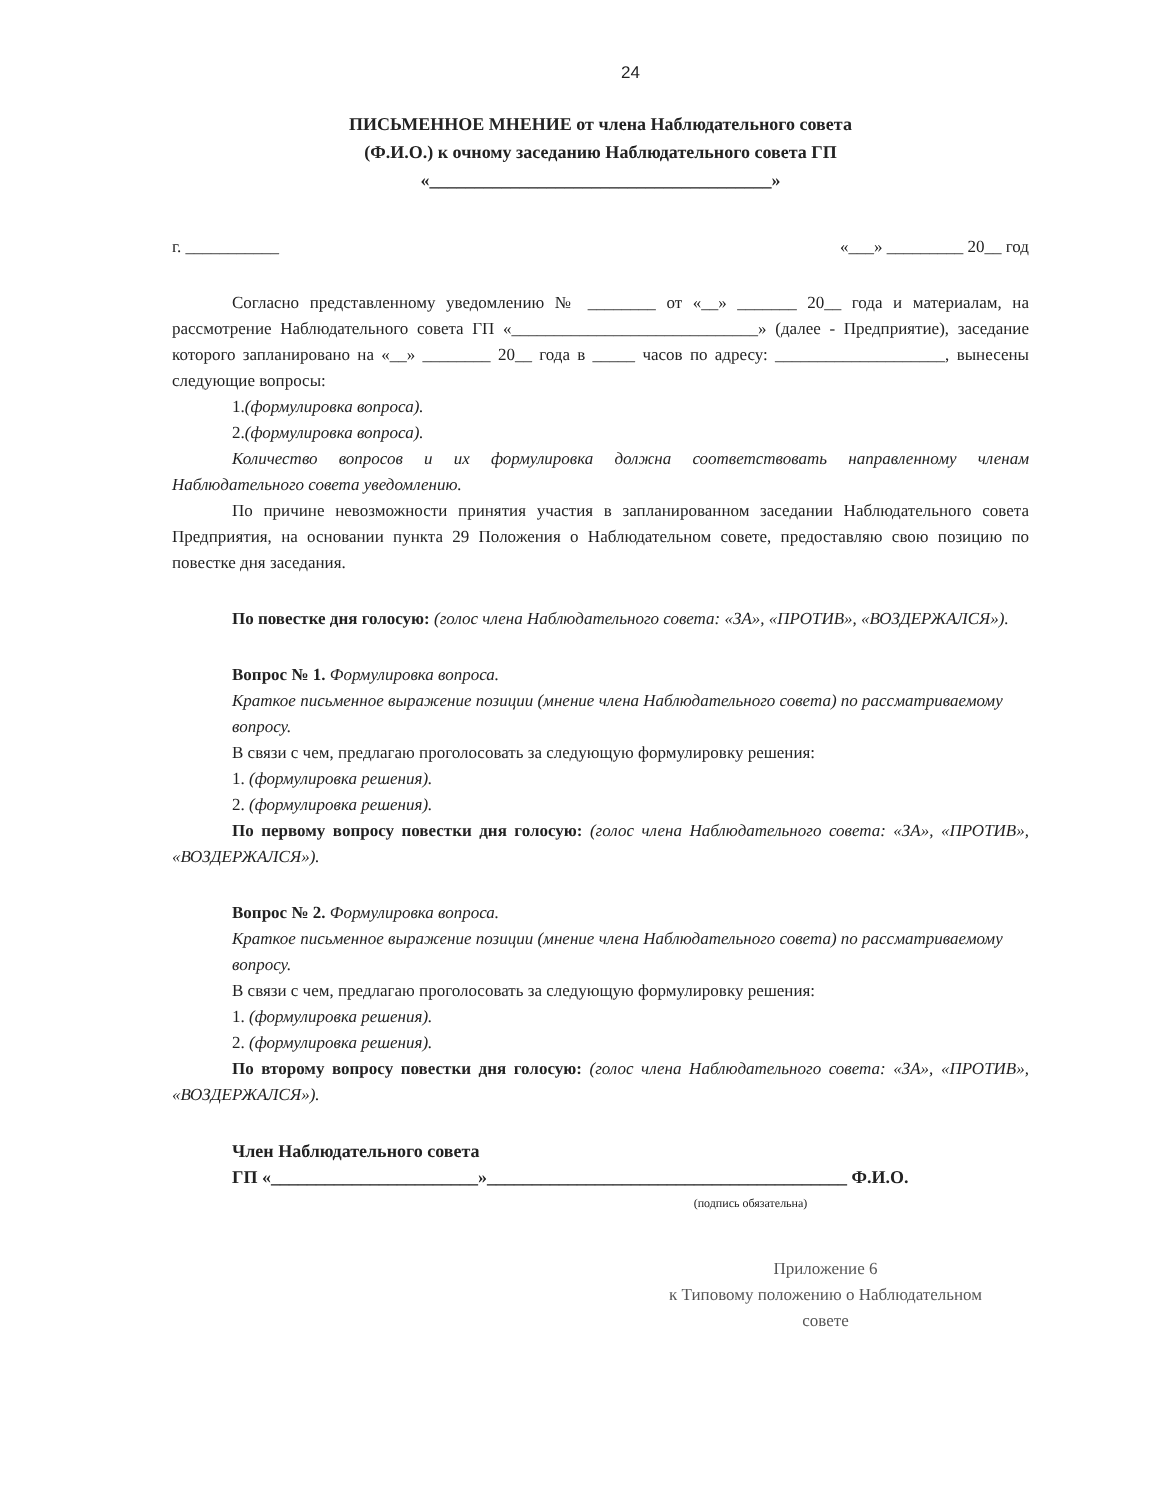24
ПИСЬМЕННОЕ МНЕНИЕ от члена Наблюдательного совета
(Ф.И.О.) к очному заседанию Наблюдательного совета ГП
«______________________________________»
г. ___________ «___» _________ 20__ год
Согласно представленному уведомлению № ________ от «__» _______ 20__ года и материалам, на рассмотрение Наблюдательного совета ГП «_____________________________» (далее - Предприятие), заседание которого запланировано на «__» ________ 20__ года в _____ часов по адресу: ____________________, вынесены следующие вопросы:
1.(формулировка вопроса).
2.(формулировка вопроса).
Количество вопросов и их формулировка должна соответствовать направленному членам Наблюдательного совета уведомлению.
По причине невозможности принятия участия в запланированном заседании Наблюдательного совета Предприятия, на основании пункта 29 Положения о Наблюдательном совете, предоставляю свою позицию по повестке дня заседания.
По повестке дня голосую: (голос члена Наблюдательного совета: «ЗА», «ПРОТИВ», «ВОЗДЕРЖАЛСЯ»).
Вопрос № 1. Формулировка вопроса.
Краткое письменное выражение позиции (мнение члена Наблюдательного совета) по рассматриваемому вопросу.
В связи с чем, предлагаю проголосовать за следующую формулировку решения:
1. (формулировка решения).
2. (формулировка решения).
По первому вопросу повестки дня голосую: (голос члена Наблюдательного совета: «ЗА», «ПРОТИВ», «ВОЗДЕРЖАЛСЯ»).
Вопрос № 2. Формулировка вопроса.
Краткое письменное выражение позиции (мнение члена Наблюдательного совета) по рассматриваемому вопросу.
В связи с чем, предлагаю проголосовать за следующую формулировку решения:
1. (формулировка решения).
2. (формулировка решения).
По второму вопросу повестки дня голосую: (голос члена Наблюдательного совета: «ЗА», «ПРОТИВ», «ВОЗДЕРЖАЛСЯ»).
Член Наблюдательного совета
ГП «_______________________»________________________________________ Ф.И.О.
(подпись обязательна)
Приложение 6
к Типовому положению о Наблюдательном
совете